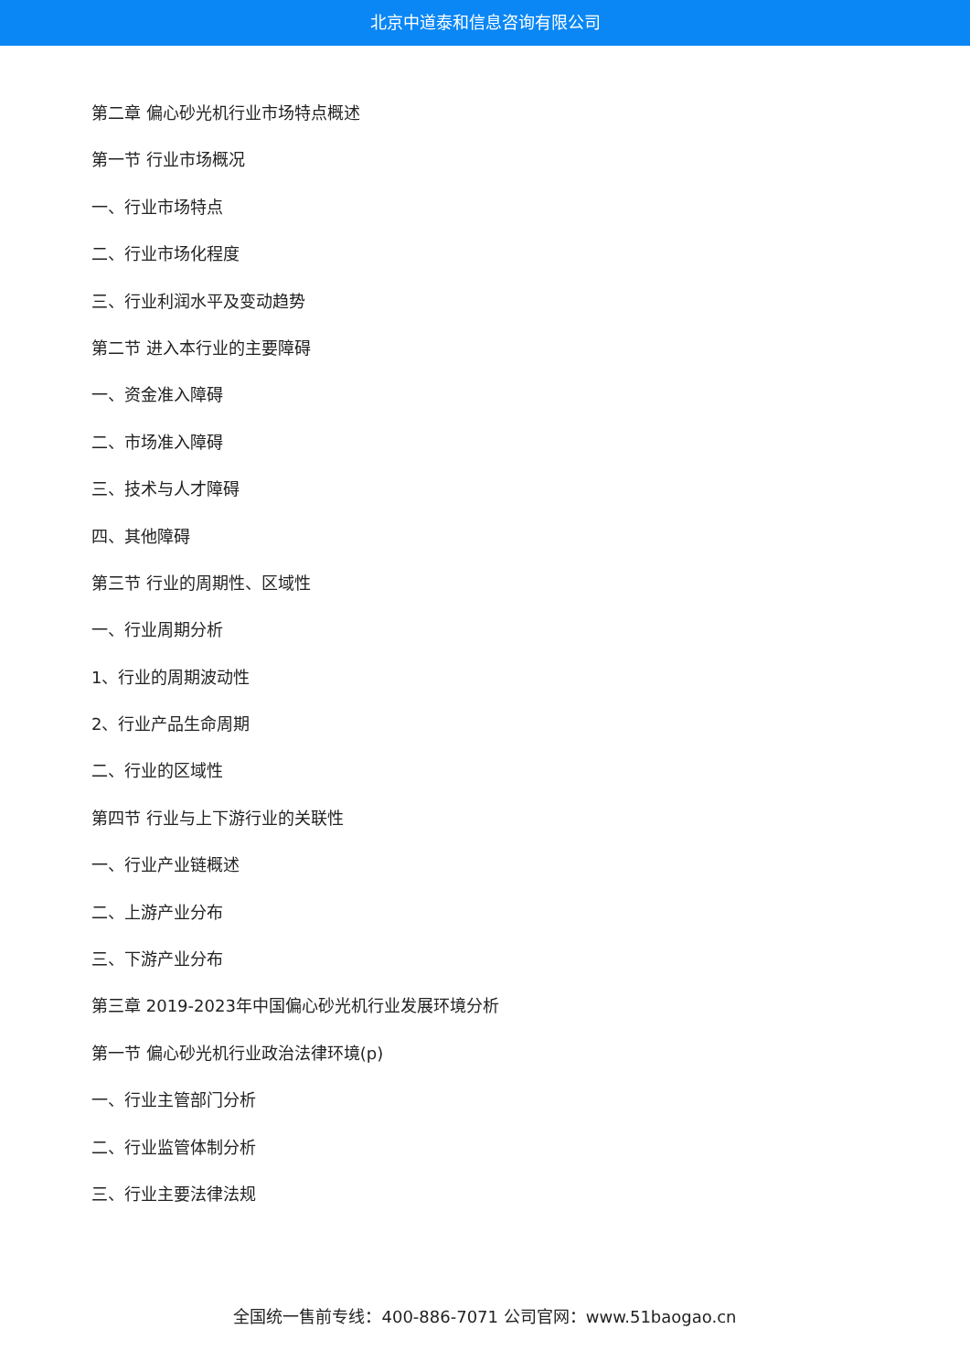北京中道泰和信息咨询有限公司
第二章 偏心砂光机行业市场特点概述
第一节 行业市场概况
一、行业市场特点
二、行业市场化程度
三、行业利润水平及变动趋势
第二节 进入本行业的主要障碍
一、资金准入障碍
二、市场准入障碍
三、技术与人才障碍
四、其他障碍
第三节 行业的周期性、区域性
一、行业周期分析
1、行业的周期波动性
2、行业产品生命周期
二、行业的区域性
第四节 行业与上下游行业的关联性
一、行业产业链概述
二、上游产业分布
三、下游产业分布
第三章 2019-2023年中国偏心砂光机行业发展环境分析
第一节 偏心砂光机行业政治法律环境(p)
一、行业主管部门分析
二、行业监管体制分析
三、行业主要法律法规
全国统一售前专线：400-886-7071 公司官网：www.51baogao.cn